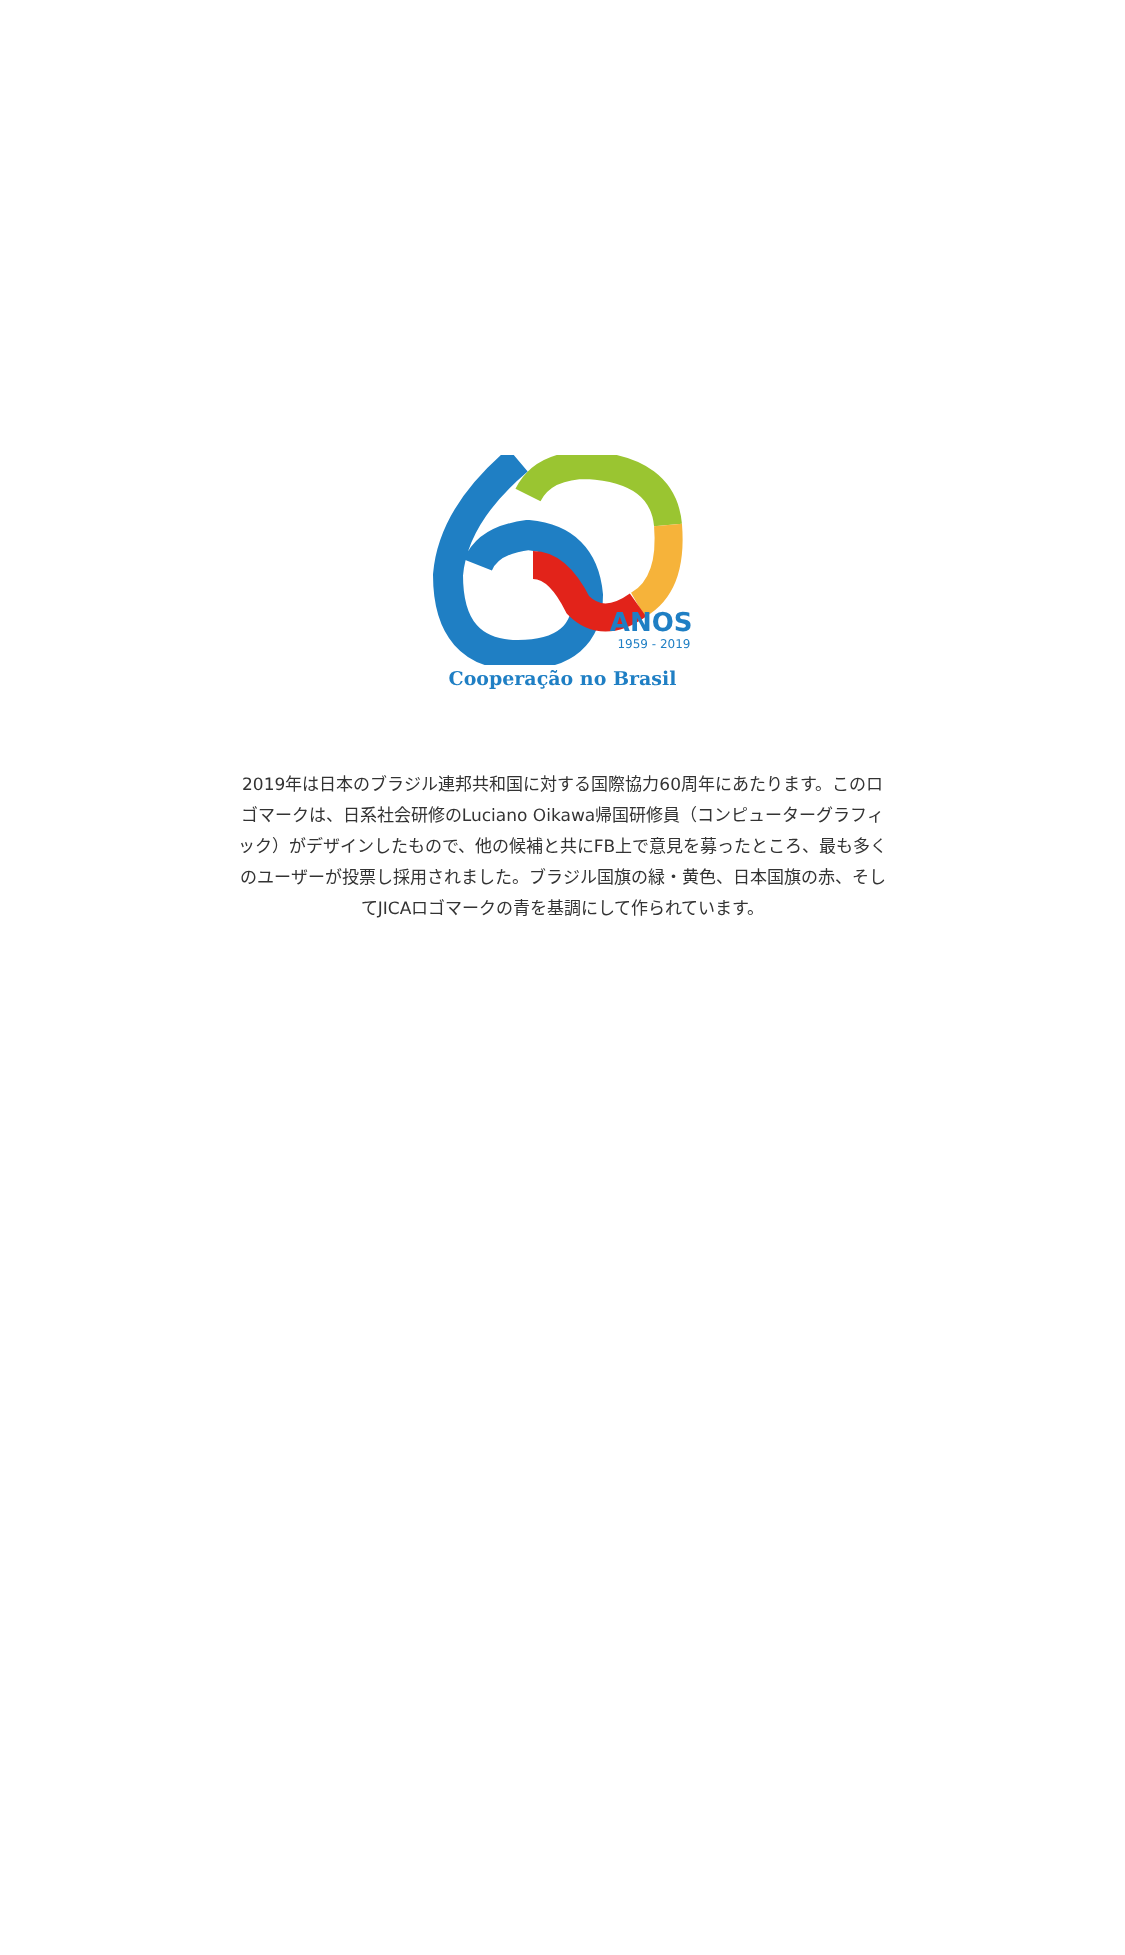ANOS
1959 - 2019
Cooperação no Brasil
2019年は日本のブラジル連邦共和国に対する国際協力60周年にあたります。このロゴマークは、日系社会研修のLuciano Oikawa帰国研修員（コンピューターグラフィック）がデザインしたもので、他の候補と共にFB上で意見を募ったところ、最も多くのユーザーが投票し採用されました。ブラジル国旗の緑・黄色、日本国旗の赤、そしてJICAロゴマークの青を基調にして作られています。